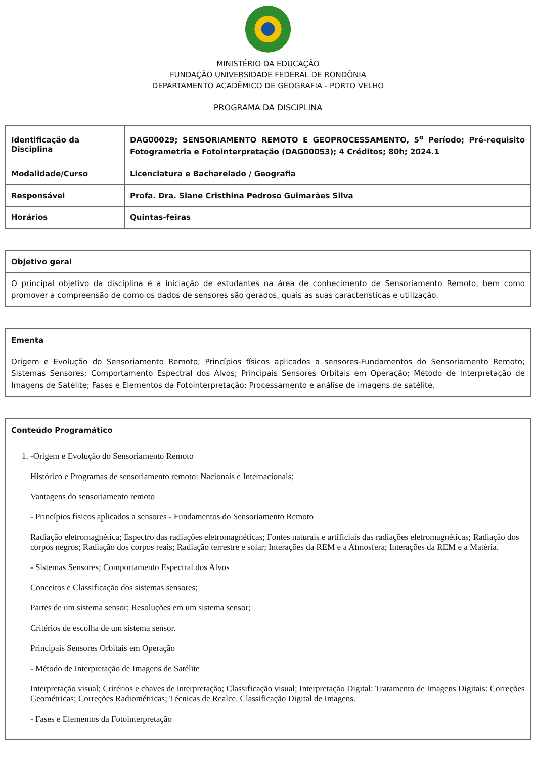MINISTÉRIO DA EDUCAÇÃO
FUNDAÇÃO UNIVERSIDADE FEDERAL DE RONDÔNIA
DEPARTAMENTO ACADÊMICO DE GEOGRAFIA - PORTO VELHO
PROGRAMA DA DISCIPLINA
| Identificação da Disciplina | DAG00029; SENSORIAMENTO REMOTO E GEOPROCESSAMENTO, 5<sup>o</sup> Período; Pré-requisito Fotogrametria e Fotointerpretação (DAG00053); 4 Créditos; 80h; 2024.1 |
| Modalidade/Curso | Licenciatura e Bacharelado / Geografia |
| Responsável | Profa. Dra. Siane Cristhina Pedroso Guimarães Silva |
| Horários | Quintas-feiras |
| Objetivo geral |
| --- |
| O principal objetivo da disciplina é a iniciação de estudantes na área de conhecimento de Sensoriamento Remoto, bem como promover a compreensão de como os dados de sensores são gerados, quais as suas características e utilização. |
| Ementa |
| --- |
| Origem e Evolução do Sensoriamento Remoto; Princípios físicos aplicados a sensores-Fundamentos do Sensoriamento Remoto; Sistemas Sensores; Comportamento Espectral dos Alvos; Principais Sensores Orbitais em Operação; Método de Interpretação de Imagens de Satélite; Fases e Elementos da Fotointerpretação; Processamento e análise de imagens de satélite. |
| Conteúdo Programático |
| --- |
| 1. -Origem e Evolução do Sensoriamento Remoto Histórico e Programas de sensoriamento remoto: Nacionais e Internacionais; Vantagens do sensoriamento remoto - Princípios físicos aplicados a sensores - Fundamentos do Sensoriamento Remoto Radiação eletromagnética; Espectro das radiações eletromagnéticas; Fontes naturais e artificiais das radiações eletromagnéticas; Radiação dos corpos negros; Radiação dos corpos reais; Radiação terrestre e solar; Interações da REM e a Atmosfera; Interações da REM e a Matéria. - Sistemas Sensores; Comportamento Espectral dos Alvos Conceitos e Classificação dos sistemas sensores; Partes de um sistema sensor; Resoluções em um sistema sensor; Critérios de escolha de um sistema sensor. Principais Sensores Orbitais em Operação - Método de Interpretação de Imagens de Satélite Interpretação visual; Critérios e chaves de interpretação; Classificação visual; Interpretação Digital: Tratamento de Imagens Digitais: Correções Geométricas; Correções Radiométricas; Técnicas de Realce. Classificação Digital de Imagens. - Fases e Elementos da Fotointerpretação |